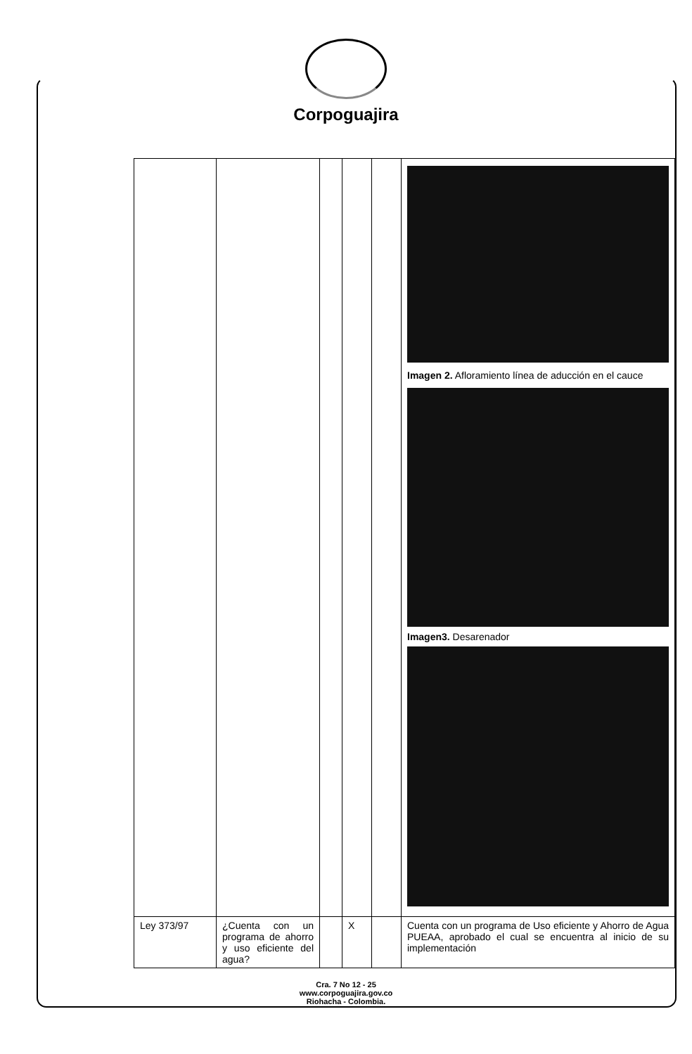Corpoguajira
| | | | | | Imagen 2. Afloramiento línea de aducción en el cauce Imagen3. Desarenador |
| Ley 373/97 | ¿Cuenta con un programa de ahorro y uso eficiente del agua? | | X | | Cuenta con un programa de Uso eficiente y Ahorro de Agua PUEAA, aprobado el cual se encuentra al inicio de su implementación |
Cra. 7 No 12 - 25
www.corpoguajira.gov.co
Riohacha - Colombia.